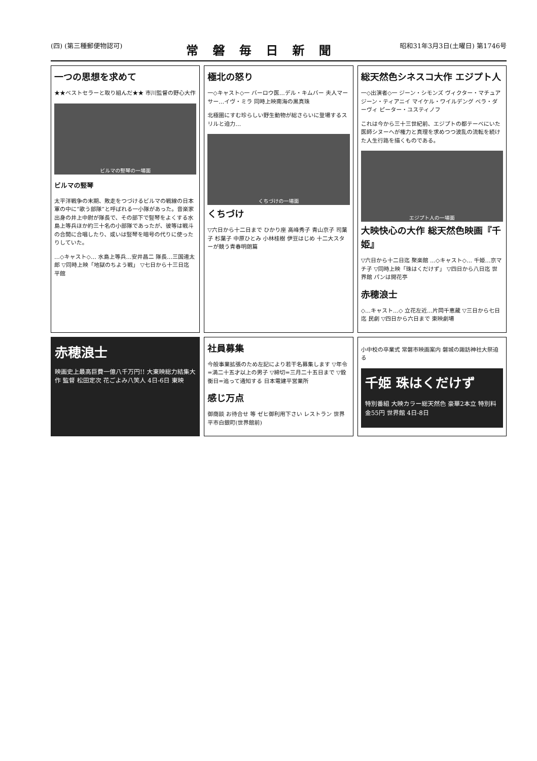(四) (第三種郵便物認可) 常 磐 毎 日 新 聞 昭和31年3月3日(土曜日) 第1746号
一つの思想を求めて
★★ベストセラーと取り組んだ★★ 市川監督の野心大作
ビルマの竪琴の一場面
ビルマの竪琴
太平洋戦争の末期、敗走をつづけるビルマの戦線の日本軍の中に“歌う部隊”と呼ばれる一小隊があった。音楽家出身の井上中尉が隊長で、その部下で竪琴をよくする水島上等兵ほか約三十名の小部隊であったが、彼等は戦斗の合間に合唱したり、或いは竪琴を暗号の代りに使ったりしていた。
…◇キャスト◇… 水島上等兵…安井昌二 隊長…三国連太郎 ▽同時上映「地獄のちよう戦」 ▽七日から十三日迄 平館
極北の怒り
一◇キャスト◇一 バーロウ医…デル・キムバー 夫人マーサー…イヴ・ミラ 同時上映南海の黒真珠
北極圏にすむ珍らしい野生動物が総さらいに登場するスリルと迫力…
くちづけの一場面
くちづけ
▽六日から十二日まで ひかり座 高峰秀子 青山京子 司葉子 杉葉子 中原ひとみ 小林桂樹 伊豆はじめ 十二大スターが競う青春明朗篇
総天然色シネスコ大作 エジプト人
一◇出演者◇一 ジーン・シモンズ ヴィクター・マチュア ジーン・ティアニイ マイケル・ワイルデング ベラ・ダーヴィ ピーター・ユスティノフ
これは今から三十三世紀前、エジプトの都テーベにいた医師シヌーヘが権力と真理を求めつつ波乱の流転を続けた人生行路を描くものである。
エジプト人の一場面
大映快心の大作 総天然色映画『千姫』
▽六日から十二日迄 聚楽館 …◇キャスト◇… 千姫…京マチ子 ▽同時上映「珠はくだけず」 ▽四日から八日迄 世界館 パンは開花亭
赤穂浪士
◇…キャスト…◇ 立花左近…片岡千恵蔵 ▽三日から七日迄 民劇 ▽四日から六日まで 東映劇場
赤穂浪士
映画史上最高巨費一億八千万円!! 大東映総力結集大作 監督 松田定次 花ごよみ八笑人 4日-6日 東映
社員募集
今般事業拡張のため左記により若干名募集します ▽年令=満二十五才以上の男子 ▽締切=三月二十五日まで ▽銓衡日=追って通知する 日本電建平営業所
感じ万点
御商談 お待合せ 等 ゼヒ御利用下さい レストラン 世界 平市白銀町(世界館前)
小中校の卒業式 常磐市映画案内 磐城の諏訪神社大祭迫る
千姫 珠はくだけず
特別番組 大映カラー総天然色 豪華2本立 特別料金55円 世界館 4日-8日